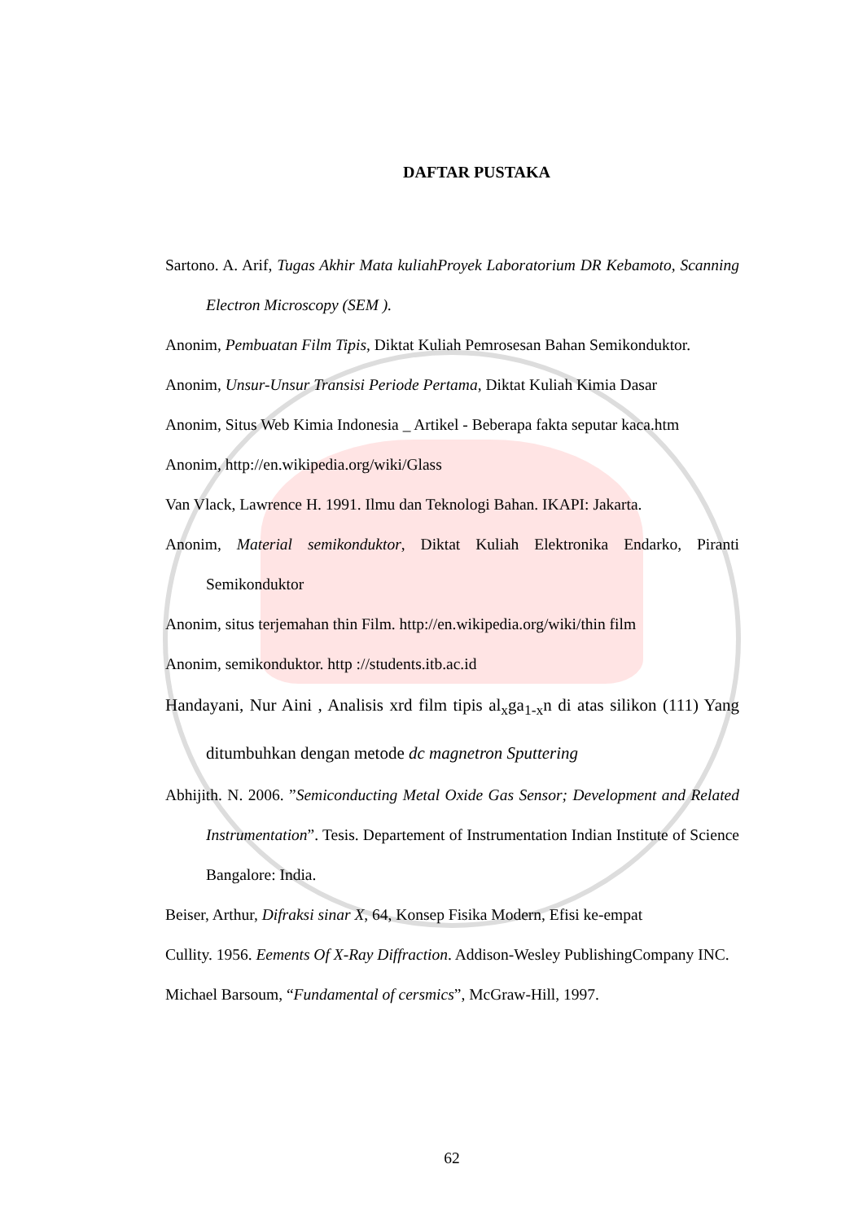DAFTAR PUSTAKA
Sartono. A. Arif, Tugas Akhir Mata kuliahProyek Laboratorium DR Kebamoto, Scanning Electron Microscopy (SEM ).
Anonim, Pembuatan Film Tipis, Diktat Kuliah Pemrosesan Bahan Semikonduktor.
Anonim, Unsur-Unsur Transisi Periode Pertama, Diktat Kuliah Kimia Dasar
Anonim, Situs Web Kimia Indonesia _ Artikel - Beberapa fakta seputar kaca.htm
Anonim, http://en.wikipedia.org/wiki/Glass
Van Vlack, Lawrence H. 1991. Ilmu dan Teknologi Bahan. IKAPI: Jakarta.
Anonim, Material semikonduktor, Diktat Kuliah Elektronika Endarko, Piranti Semikonduktor
Anonim, situs terjemahan thin Film. http://en.wikipedia.org/wiki/thin film
Anonim, semikonduktor. http ://students.itb.ac.id
Handayani, Nur Aini , Analisis xrd film tipis al<sub>x</sub>ga<sub>1-x</sub>n di atas silikon (111) Yang ditumbuhkan dengan metode dc magnetron Sputtering
Abhijith. N. 2006. ”Semiconducting Metal Oxide Gas Sensor; Development and Related Instrumentation”. Tesis. Departement of Instrumentation Indian Institute of Science Bangalore: India.
Beiser, Arthur, Difraksi sinar X, 64, Konsep Fisika Modern, Efisi ke-empat
Cullity. 1956. Eements Of X-Ray Diffraction. Addison-Wesley PublishingCompany INC.
Michael Barsoum, “Fundamental of cersmics”, McGraw-Hill, 1997.
62